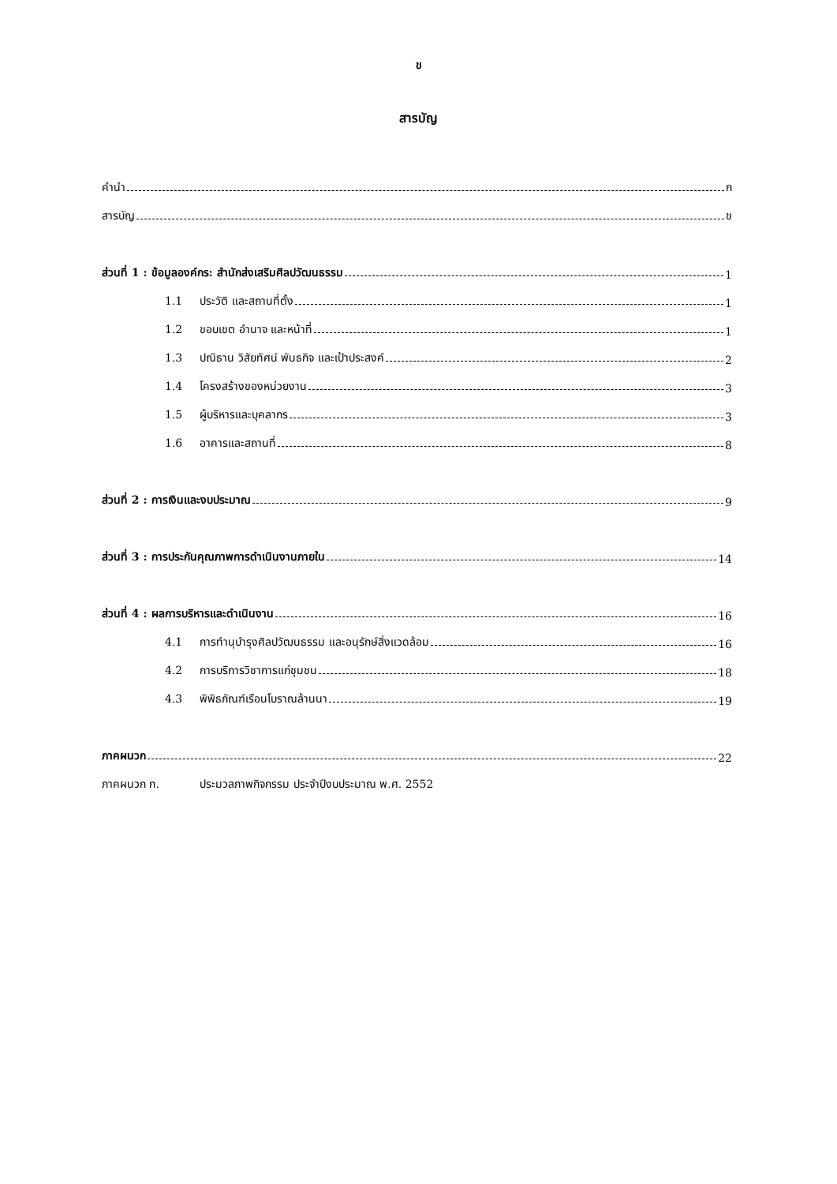ข
สารบัญ
คำนำ ก
สารบัญ ข
ส่วนที่ 1 : ข้อมูลองค์กร: สำนักส่งเสริมศิลปวัฒนธรรม 1
1.1 ประวัติ และสถานที่ตั้ง 1
1.2 ขอบเขต อำนาจ และหน้าที่ 1
1.3 ปณิธาน วิสัยทัศน์ พันธกิจ และเป้าประสงค์ 2
1.4 โครงสร้างของหน่วยงาน 3
1.5 ผู้บริหารและบุคลากร 3
1.6 อาคารและสถานที่ 8
ส่วนที่ 2 : การเงินและงบประมาณ 9
ส่วนที่ 3 : การประกันคุณภาพการดำเนินงานภายใน 14
ส่วนที่ 4 : ผลการบริหารและดำเนินงาน 16
4.1 การทำนุบำรุงศิลปวัฒนธรรม และอนุรักษ์สิ่งแวดล้อม 16
4.2 การบริการวิชาการแก่ชุมชน 18
4.3 พิพิธภัณฑ์เรือนโบราณล้านนา 19
ภาคผนวก 22
ภาคผนวก ก. ประมวลภาพกิจกรรม ประจำปีงบประมาณ พ.ศ. 2552